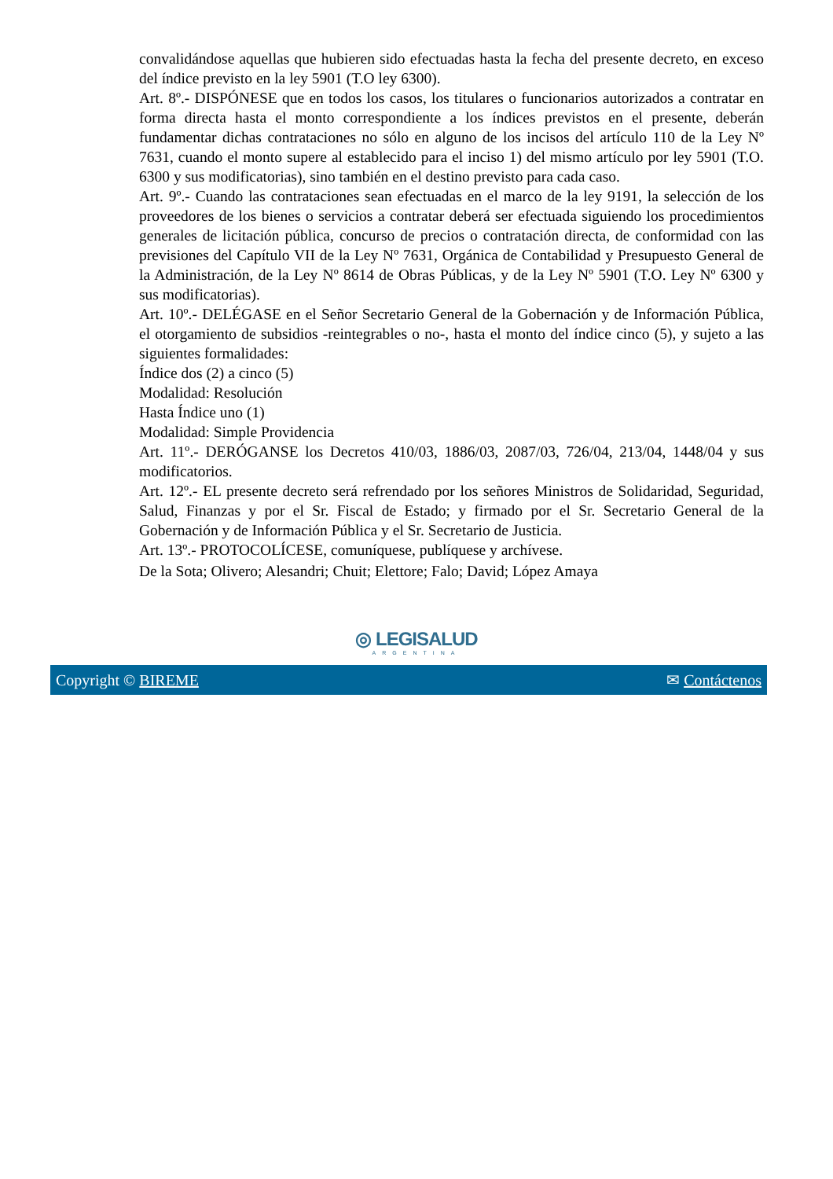convalidándose aquellas que hubieren sido efectuadas hasta la fecha del presente decreto, en exceso del índice previsto en la ley 5901 (T.O ley 6300).
Art. 8º.- DISPÓNESE que en todos los casos, los titulares o funcionarios autorizados a contratar en forma directa hasta el monto correspondiente a los índices previstos en el presente, deberán fundamentar dichas contrataciones no sólo en alguno de los incisos del artículo 110 de la Ley Nº 7631, cuando el monto supere al establecido para el inciso 1) del mismo artículo por ley 5901 (T.O. 6300 y sus modificatorias), sino también en el destino previsto para cada caso.
Art. 9º.- Cuando las contrataciones sean efectuadas en el marco de la ley 9191, la selección de los proveedores de los bienes o servicios a contratar deberá ser efectuada siguiendo los procedimientos generales de licitación pública, concurso de precios o contratación directa, de conformidad con las previsiones del Capítulo VII de la Ley Nº 7631, Orgánica de Contabilidad y Presupuesto General de la Administración, de la Ley Nº 8614 de Obras Públicas, y de la Ley Nº 5901 (T.O. Ley Nº 6300 y sus modificatorias).
Art. 10º.- DELÉGASE en el Señor Secretario General de la Gobernación y de Información Pública, el otorgamiento de subsidios -reintegrables o no-, hasta el monto del índice cinco (5), y sujeto a las siguientes formalidades:
Índice dos (2) a cinco (5)
Modalidad: Resolución
Hasta Índice uno (1)
Modalidad: Simple Providencia
Art. 11º.- DERÓGANSE los Decretos 410/03, 1886/03, 2087/03, 726/04, 213/04, 1448/04 y sus modificatorios.
Art. 12º.- EL presente decreto será refrendado por los señores Ministros de Solidaridad, Seguridad, Salud, Finanzas y por el Sr. Fiscal de Estado; y firmado por el Sr. Secretario General de la Gobernación y de Información Pública y el Sr. Secretario de Justicia.
Art. 13º.- PROTOCOLÍCESE, comuníquese, publíquese y archívese.
De la Sota; Olivero; Alesandri; Chuit; Elettore; Falo; David; López Amaya
◎ LEGISALUD
ARGENTINA
Copyright © BIREME ✉ Contáctenos